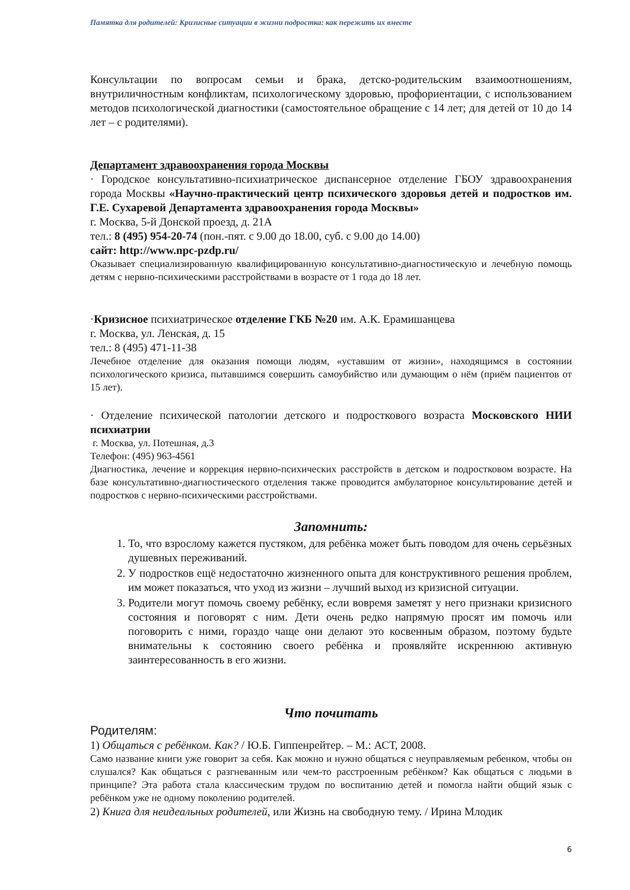Памятка для родителей: Кризисные ситуации в жизни подростка: как пережить их вместе
Консультации по вопросам семьи и брака, детско-родительским взаимоотношениям, внутриличностным конфликтам, психологическому здоровью, профориентации, с использованием методов психологической диагностики (самостоятельное обращение с 14 лет; для детей от 10 до 14 лет – с родителями).
Департамент здравоохранения города Москвы
· Городское консультативно-психиатрическое диспансерное отделение ГБОУ здравоохранения города Москвы «Научно-практический центр психического здоровья детей и подростков им. Г.Е. Сухаревой Департамента здравоохранения города Москвы»
г. Москва, 5-й Донской проезд, д. 21А
тел.: 8 (495) 954-20-74 (пон.-пят. с 9.00 до 18.00, суб. с 9.00 до 14.00)
сайт: http://www.npc-pzdp.ru/
Оказывает специализированную квалифицированную консультативно-диагностическую и лечебную помощь детям с нервно-психическими расстройствами в возрасте от 1 года до 18 лет.
·Кризисное психиатрическое отделение ГКБ №20 им. А.К. Ерамишанцева
г. Москва, ул. Ленская, д. 15
тел.: 8 (495) 471-11-38
Лечебное отделение для оказания помощи людям, «уставшим от жизни», находящимся в состоянии психологического кризиса, пытавшимся совершить самоубийство или думающим о нём (приём пациентов от 15 лет).
· Отделение психической патологии детского и подросткового возраста Московского НИИ психиатрии
г. Москва, ул. Потешная, д.3
Телефон: (495) 963-4561
Диагностика, лечение и коррекция нервно-психических расстройств в детском и подростковом возрасте. На базе консультативно-диагностического отделения также проводится амбулаторное консультирование детей и подростков с нервно-психическими расстройствами.
Запомнить:
1. То, что взрослому кажется пустяком, для ребёнка может быть поводом для очень серьёзных душевных переживаний.
2. У подростков ещё недостаточно жизненного опыта для конструктивного решения проблем, им может показаться, что уход из жизни – лучший выход из кризисной ситуации.
3. Родители могут помочь своему ребёнку, если вовремя заметят у него признаки кризисного состояния и поговорят с ним. Дети очень редко напрямую просят им помочь или поговорить с ними, гораздо чаще они делают это косвенным образом, поэтому будьте внимательны к состоянию своего ребёнка и проявляйте искреннюю активную заинтересованность в его жизни.
Что почитать
Родителям:
1) Общаться с ребёнком. Как? / Ю.Б. Гиппенрейтер. – М.: АСТ, 2008.
Само название книги уже говорит за себя. Как можно и нужно общаться с неуправляемым ребенком, чтобы он слушался? Как общаться с разгневанным или чем-то расстроенным ребёнком? Как общаться с людьми в принципе? Эта работа стала классическим трудом по воспитанию детей и помогла найти общий язык с ребёнком уже не одному поколению родителей.
2) Книга для неидеальных родителей, или Жизнь на свободную тему. / Ирина Млодик
6